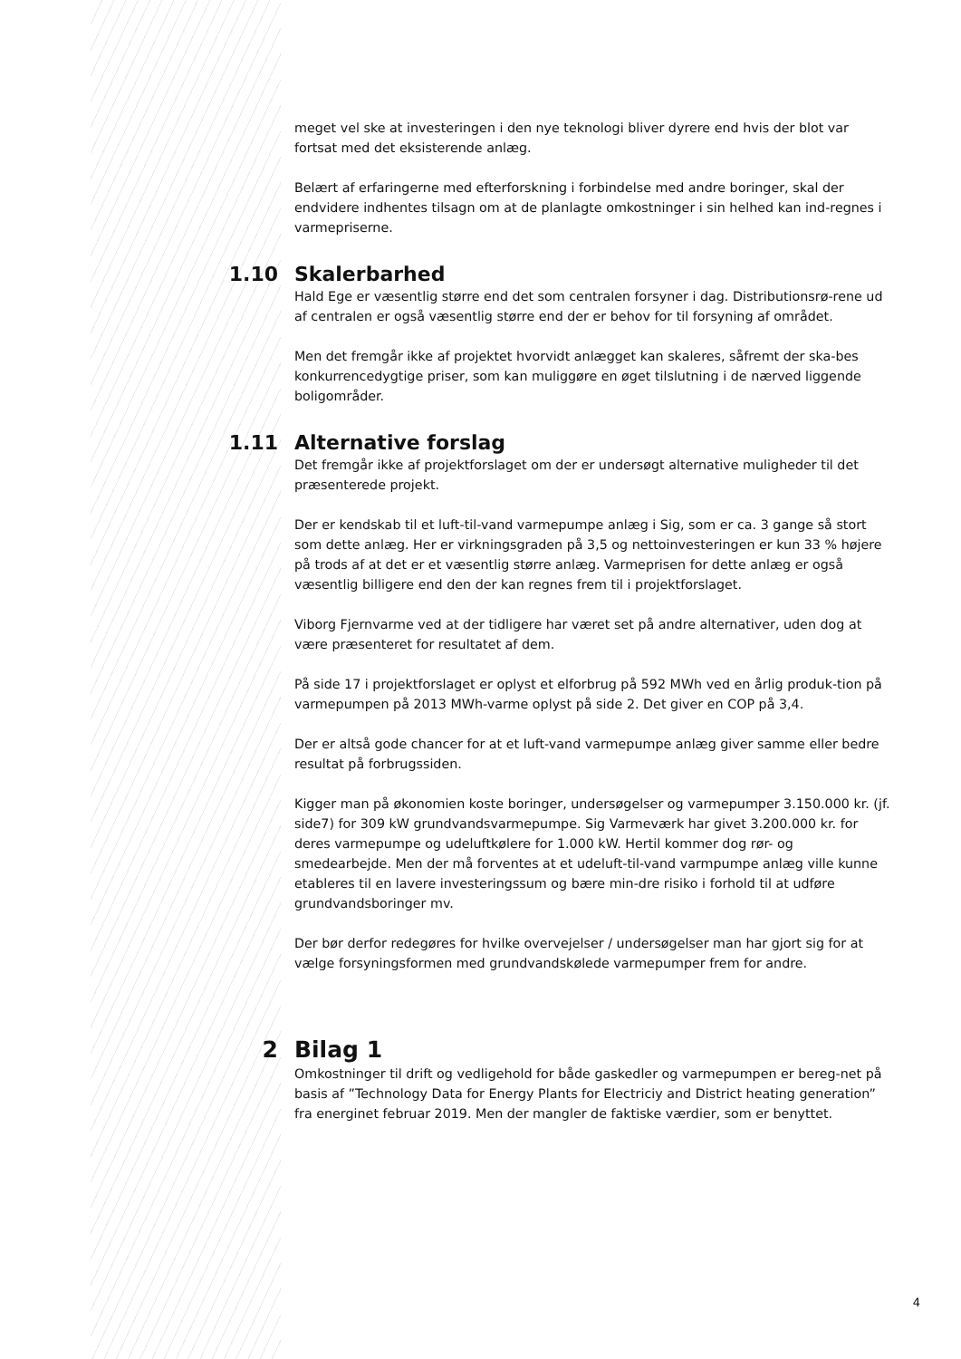meget vel ske at investeringen i den nye teknologi bliver dyrere end hvis der blot var fortsat med det eksisterende anlæg.
Belært af erfaringerne med efterforskning i forbindelse med andre boringer, skal der endvidere indhentes tilsagn om at de planlagte omkostninger i sin helhed kan ind-regnes i varmepriserne.
1.10 Skalerbarhed
Hald Ege er væsentlig større end det som centralen forsyner i dag. Distributionsrø-rene ud af centralen er også væsentlig større end der er behov for til forsyning af området.
Men det fremgår ikke af projektet hvorvidt anlægget kan skaleres, såfremt der ska-bes konkurrencedygtige priser, som kan muliggøre en øget tilslutning i de nærved liggende boligområder.
1.11 Alternative forslag
Det fremgår ikke af projektforslaget om der er undersøgt alternative muligheder til det præsenterede projekt.
Der er kendskab til et luft-til-vand varmepumpe anlæg i Sig, som er ca. 3 gange så stort som dette anlæg. Her er virkningsgraden på 3,5 og nettoinvesteringen er kun 33 % højere på trods af at det er et væsentlig større anlæg. Varmeprisen for dette anlæg er også væsentlig billigere end den der kan regnes frem til i projektforslaget.
Viborg Fjernvarme ved at der tidligere har været set på andre alternativer, uden dog at være præsenteret for resultatet af dem.
På side 17 i projektforslaget er oplyst et elforbrug på 592 MWh ved en årlig produk-tion på varmepumpen på 2013 MWh-varme oplyst på side 2. Det giver en COP på 3,4.
Der er altså gode chancer for at et luft-vand varmepumpe anlæg giver samme eller bedre resultat på forbrugssiden.
Kigger man på økonomien koste boringer, undersøgelser og varmepumper 3.150.000 kr. (jf. side7) for 309 kW grundvandsvarmepumpe. Sig Varmeværk har givet 3.200.000 kr. for deres varmepumpe og udeluftkølere for 1.000 kW. Hertil kommer dog rør- og smedearbejde. Men der må forventes at et udeluft-til-vand varmpumpe anlæg ville kunne etableres til en lavere investeringssum og bære min-dre risiko i forhold til at udføre grundvandsboringer mv.
Der bør derfor redegøres for hvilke overvejelser / undersøgelser man har gjort sig for at vælge forsyningsformen med grundvandskølede varmepumper frem for andre.
2 Bilag 1
Omkostninger til drift og vedligehold for både gaskedler og varmepumpen er bereg-net på basis af ”Technology Data for Energy Plants for Electriciy and District heating generation” fra energinet februar 2019. Men der mangler de faktiske værdier, som er benyttet.
4